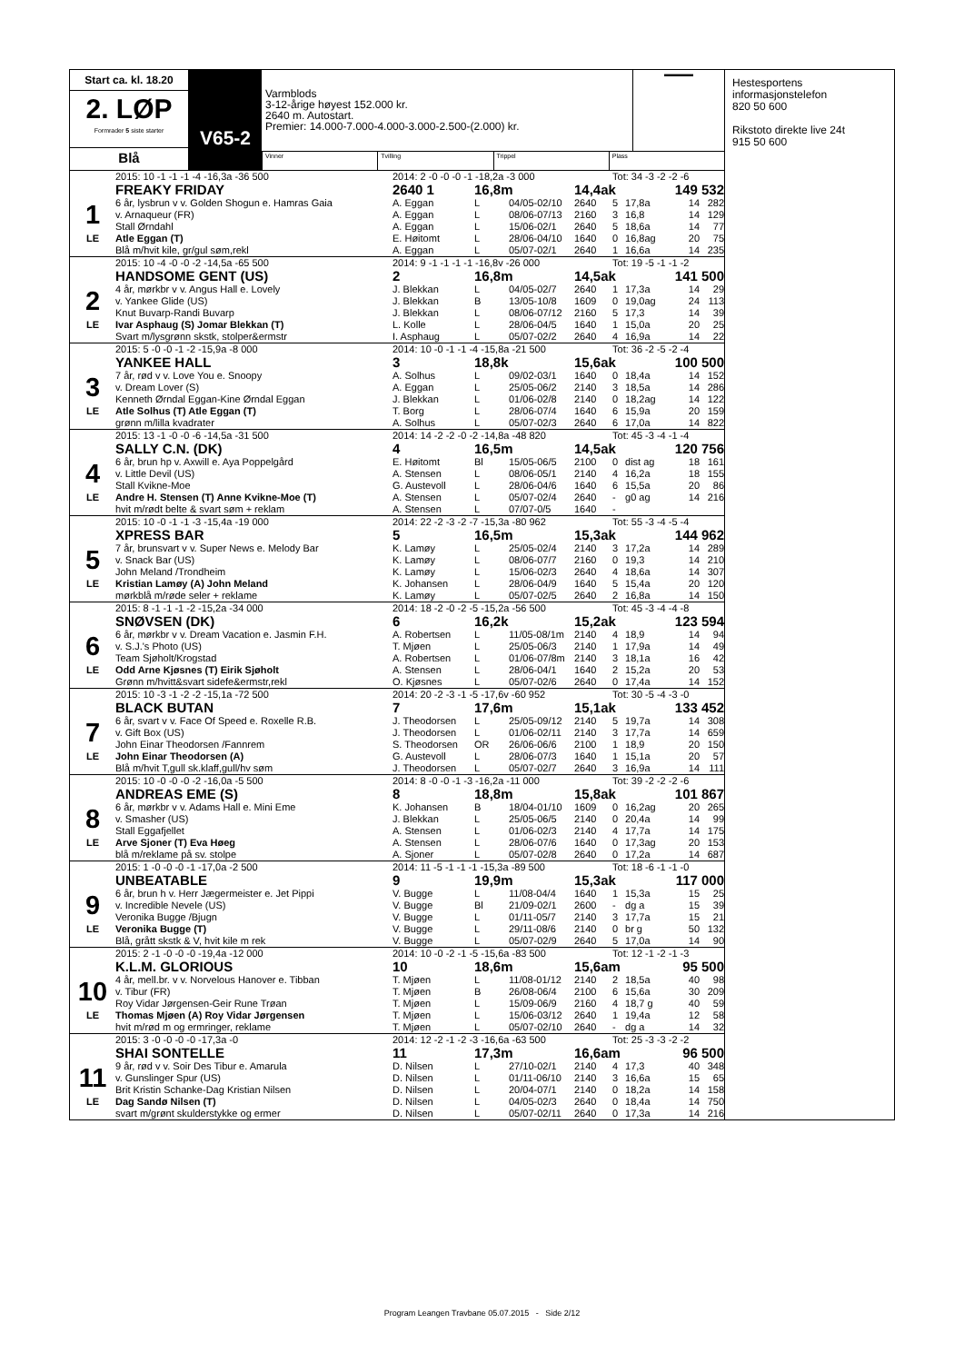Start ca. kl. 18.20
2. LØP
Formrader 5 siste starter
Blå
V65-2
Varmblods
3-12-årige høyest 152.000 kr.
2640 m. Autostart.
Premier: 14.000-7.000-4.000-3.000-2.500-(2.000) kr.
▬▬▬▬
Vinner Tvilling Trippel Plass
| | 2015: 10 -1 -1 -1 -4 -16,3a -36 500 | 2014: 2 -0 -0 -0 -1 -18,2a -3 000 | | | | Tot: 34 -3 -2 -2 -6 | | | |
| | FREAKY FRIDAY | 2640 1 | 16,8m | | 14,4ak | | | 149 532 | |
| 1 | 6 år, lysbrun v v. Golden Shogun e. Hamras Gaia | A. Eggan | L | 04/05-02/10 | 2640 | 5 | 17,8a | 14 | 282 |
| | v. Arnaqueur (FR) | A. Eggan | L | 08/06-07/13 | 2160 | 3 | 16,8 | 14 | 129 |
| | Stall Ørndahl | A. Eggan | L | 15/06-02/1 | 2640 | 5 | 18,6a | 14 | 77 |
| LE | Atle Eggan (T) | E. Høitomt | L | 28/06-04/10 | 1640 | 0 | 16,8ag | 20 | 75 |
| | Blå m/hvit kile, gr/gul søm,rekl | A. Eggan | L | 05/07-02/1 | 2640 | 1 | 16,6a | 14 | 235 |
| | 2015: 10 -4 -0 -0 -2 -14,5a -65 500 | 2014: 9 -1 -1 -1 -1 -16,8v -26 000 | | | | Tot: 19 -5 -1 -1 -2 | | | |
| | HANDSOME GENT (US) | 2 | 16,8m | | 14,5ak | | | 141 500 | |
| 2 | 4 år, mørkbr v v. Angus Hall e. Lovely | J. Blekkan | L | 04/05-02/7 | 2640 | 1 | 17,3a | 14 | 29 |
| | v. Yankee Glide (US) | J. Blekkan | B | 13/05-10/8 | 1609 | 0 | 19,0ag | 24 | 113 |
| | Knut Buvarp-Randi Buvarp | J. Blekkan | L | 08/06-07/12 | 2160 | 5 | 17,3 | 14 | 39 |
| LE | Ivar Asphaug (S) Jomar Blekkan (T) | L. Kolle | L | 28/06-04/5 | 1640 | 1 | 15,0a | 20 | 25 |
| | Svart m/lysgrønn skstk, stolper&ermstr | I. Asphaug | L | 05/07-02/2 | 2640 | 4 | 16,9a | 14 | 22 |
| | 2015: 5 -0 -0 -1 -2 -15,9a -8 000 | 2014: 10 -0 -1 -1 -4 -15,8a -21 500 | | | | Tot: 36 -2 -5 -2 -4 | | | |
| | YANKEE HALL | 3 | 18,8k | | 15,6ak | | | 100 500 | |
| 3 | 7 år, rød v v. Love You e. Snoopy | A. Solhus | L | 09/02-03/1 | 1640 | 0 | 18,4a | 14 | 152 |
| | v. Dream Lover (S) | A. Eggan | L | 25/05-06/2 | 2140 | 3 | 18,5a | 14 | 286 |
| | Kenneth Ørndal Eggan-Kine Ørndal Eggan | J. Blekkan | L | 01/06-02/8 | 2140 | 0 | 18,2ag | 14 | 122 |
| LE | Atle Solhus (T) Atle Eggan (T) | T. Borg | L | 28/06-07/4 | 1640 | 6 | 15,9a | 20 | 159 |
| | grønn m/lilla kvadrater | A. Solhus | L | 05/07-02/3 | 2640 | 6 | 17,0a | 14 | 822 |
| | 2015: 13 -1 -0 -0 -6 -14,5a -31 500 | 2014: 14 -2 -2 -0 -2 -14,8a -48 820 | | | | Tot: 45 -3 -4 -1 -4 | | | |
| | SALLY C.N. (DK) | 4 | 16,5m | | 14,5ak | | | 120 756 | |
| 4 | 6 år, brun hp v. Axwill e. Aya Poppelgård | E. Høitomt | Bl | 15/05-06/5 | 2100 | 0 | dist ag | 18 | 161 |
| | v. Little Devil (US) | A. Stensen | L | 08/06-05/1 | 2140 | 4 | 16,2a | 18 | 155 |
| | Stall Kvikne-Moe | G. Austevoll | L | 28/06-04/6 | 1640 | 6 | 15,5a | 20 | 86 |
| LE | Andre H. Stensen (T) Anne Kvikne-Moe (T) | A. Stensen | L | 05/07-02/4 | 2640 | - | g0 ag | 14 | 216 |
| | hvit m/rødt belte & svart søm + reklam | A. Stensen | L | 07/07-0/5 | 1640 | - | | | |
| | 2015: 10 -0 -1 -1 -3 -15,4a -19 000 | 2014: 22 -2 -3 -2 -7 -15,3a -80 962 | | | | Tot: 55 -3 -4 -5 -4 | | | |
| | XPRESS BAR | 5 | 16,5m | | 15,3ak | | | 144 962 | |
| 5 | 7 år, brunsvart v v. Super News e. Melody Bar | K. Lamøy | L | 25/05-02/4 | 2140 | 3 | 17,2a | 14 | 289 |
| | v. Snack Bar (US) | K. Lamøy | L | 08/06-07/7 | 2160 | 0 | 19,3 | 14 | 210 |
| | John Meland /Trondheim | K. Lamøy | L | 15/06-02/3 | 2640 | 4 | 18,6a | 14 | 307 |
| LE | Kristian Lamøy (A) John Meland | K. Johansen | L | 28/06-04/9 | 1640 | 5 | 15,4a | 20 | 120 |
| | mørkblå m/røde seler + reklame | K. Lamøy | L | 05/07-02/5 | 2640 | 2 | 16,8a | 14 | 150 |
| | 2015: 8 -1 -1 -1 -2 -15,2a -34 000 | 2014: 18 -2 -0 -2 -5 -15,2a -56 500 | | | | Tot: 45 -3 -4 -4 -8 | | | |
| | SNØVSEN (DK) | 6 | 16,2k | | 15,2ak | | | 123 594 | |
| 6 | 6 år, mørkbr v v. Dream Vacation e. Jasmin F.H. | A. Robertsen | L | 11/05-08/1m | 2140 | 4 | 18,9 | 14 | 94 |
| | v. S.J.'s Photo (US) | T. Mjøen | L | 25/05-06/3 | 2140 | 1 | 17,9a | 14 | 49 |
| | Team Sjøholt/Krogstad | A. Robertsen | L | 01/06-07/8m | 2140 | 3 | 18,1a | 16 | 42 |
| LE | Odd Arne Kjøsnes (T) Eirik Sjøholt | A. Stensen | L | 28/06-04/1 | 1640 | 2 | 15,2a | 20 | 53 |
| | Grønn m/hvitt&svart sidefe&ermstr,rekl | O. Kjøsnes | L | 05/07-02/6 | 2640 | 0 | 17,4a | 14 | 152 |
| | 2015: 10 -3 -1 -2 -2 -15,1a -72 500 | 2014: 20 -2 -3 -1 -5 -17,6v -60 952 | | | | Tot: 30 -5 -4 -3 -0 | | | |
| | BLACK BUTAN | 7 | 17,6m | | 15,1ak | | | 133 452 | |
| 7 | 6 år, svart v v. Face Of Speed e. Roxelle R.B. | J. Theodorsen | L | 25/05-09/12 | 2140 | 5 | 19,7a | 14 | 308 |
| | v. Gift Box (US) | J. Theodorsen | L | 01/06-02/11 | 2140 | 3 | 17,7a | 14 | 659 |
| | John Einar Theodorsen /Fannrem | S. Theodorsen | OR | 26/06-06/6 | 2100 | 1 | 18,9 | 20 | 150 |
| LE | John Einar Theodorsen (A) | G. Austevoll | L | 28/06-07/3 | 1640 | 1 | 15,1a | 20 | 57 |
| | Blå m/hvit T,gull sk.klaff,gull/hv søm | J. Theodorsen | L | 05/07-02/7 | 2640 | 3 | 16,9a | 14 | 111 |
| | 2015: 10 -0 -0 -0 -2 -16,0a -5 500 | 2014: 8 -0 -0 -1 -3 -16,2a -11 000 | | | | Tot: 39 -2 -2 -2 -6 | | | |
| | ANDREAS EME (S) | 8 | 18,8m | | 15,8ak | | | 101 867 | |
| 8 | 6 år, mørkbr v v. Adams Hall e. Mini Eme | K. Johansen | B | 18/04-01/10 | 1609 | 0 | 16,2ag | 20 | 265 |
| | v. Smasher (US) | J. Blekkan | L | 25/05-06/5 | 2140 | 0 | 20,4a | 14 | 99 |
| | Stall Eggafjellet | A. Stensen | L | 01/06-02/3 | 2140 | 4 | 17,7a | 14 | 175 |
| LE | Arve Sjoner (T) Eva Høeg | A. Stensen | L | 28/06-07/6 | 1640 | 0 | 17,3ag | 20 | 153 |
| | blå m/reklame på sv. stolpe | A. Sjoner | L | 05/07-02/8 | 2640 | 0 | 17,2a | 14 | 687 |
| | 2015: 1 -0 -0 -0 -1 -17,0a -2 500 | 2014: 11 -5 -1 -1 -1 -15,3a -89 500 | | | | Tot: 18 -6 -1 -1 -0 | | | |
| | UNBEATABLE | 9 | 19,9m | | 15,3ak | | | 117 000 | |
| 9 | 6 år, brun h v. Herr Jægermeister e. Jet Pippi | V. Bugge | L | 11/08-04/4 | 1640 | 1 | 15,3a | 15 | 25 |
| | v. Incredible Nevele (US) | V. Bugge | Bl | 21/09-02/1 | 2600 | - | dg a | 15 | 39 |
| | Veronika Bugge /Bjugn | V. Bugge | L | 01/11-05/7 | 2140 | 3 | 17,7a | 15 | 21 |
| LE | Veronika Bugge (T) | V. Bugge | L | 29/11-08/6 | 2140 | 0 | br g | 50 | 132 |
| | Blå, grått skstk & V, hvit kile m rek | V. Bugge | L | 05/07-02/9 | 2640 | 5 | 17,0a | 14 | 90 |
| | 2015: 2 -1 -0 -0 -0 -19,4a -12 000 | 2014: 10 -0 -2 -1 -5 -15,6a -83 500 | | | | Tot: 12 -1 -2 -1 -3 | | | |
| | K.L.M. GLORIOUS | 10 | 18,6m | | 15,6am | | | 95 500 | |
| 10 | 4 år, mell.br. v v. Norvelous Hanover e. Tibban | T. Mjøen | L | 11/08-01/12 | 2140 | 2 | 18,5a | 40 | 98 |
| | v. Tibur (FR) | T. Mjøen | B | 26/08-06/4 | 2100 | 6 | 15,6a | 30 | 209 |
| | Roy Vidar Jørgensen-Geir Rune Trøan | T. Mjøen | L | 15/09-06/9 | 2160 | 4 | 18,7 g | 40 | 59 |
| LE | Thomas Mjøen (A) Roy Vidar Jørgensen | T. Mjøen | L | 15/06-03/12 | 2640 | 1 | 19,4a | 12 | 58 |
| | hvit m/rød m og ermringer, reklame | T. Mjøen | L | 05/07-02/10 | 2640 | - | dg a | 14 | 32 |
| | 2015: 3 -0 -0 -0 -0 -17,3a -0 | 2014: 12 -2 -1 -2 -3 -16,6a -63 500 | | | | Tot: 25 -3 -3 -2 -2 | | | |
| | SHAI SONTELLE | 11 | 17,3m | | 16,6am | | | 96 500 | |
| 11 | 9 år, rød v v. Soir Des Tibur e. Amarula | D. Nilsen | L | 27/10-02/1 | 2140 | 4 | 17,3 | 40 | 348 |
| | v. Gunslinger Spur (US) | D. Nilsen | L | 01/11-06/10 | 2140 | 3 | 16,6a | 15 | 65 |
| | Brit Kristin Schanke-Dag Kristian Nilsen | D. Nilsen | L | 20/04-07/1 | 2140 | 0 | 18,2a | 14 | 158 |
| LE | Dag Sandø Nilsen (T) | D. Nilsen | L | 04/05-02/3 | 2640 | 0 | 18,4a | 14 | 750 |
| | svart m/grønt skulderstykke og ermer | D. Nilsen | L | 05/07-02/11 | 2640 | 0 | 17,3a | 14 | 216 |
Hestesportens
informasjonstelefon
820 50 600
Rikstoto direkte live 24t
915 50 600
Program Leangen Travbane 05.07.2015 - Side 2/12